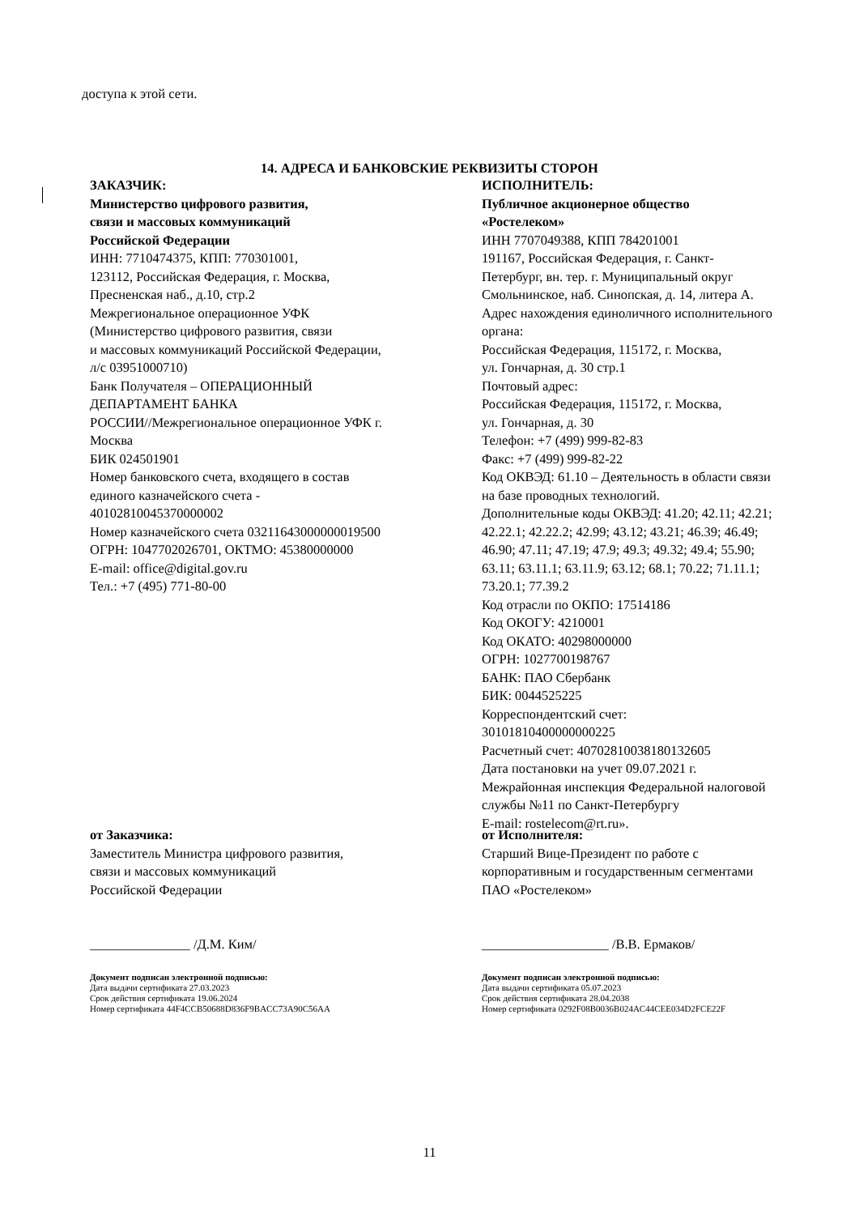доступа к этой сети.
14. АДРЕСА И БАНКОВСКИЕ РЕКВИЗИТЫ СТОРОН
ЗАКАЗЧИК:
Министерство цифрового развития,
связи и массовых коммуникаций
Российской Федерации
ИНН: 7710474375, КПП: 770301001,
123112, Российская Федерация, г. Москва,
Пресненская наб., д.10, стр.2
Межрегиональное операционное УФК
(Министерство цифрового развития, связи
и массовых коммуникаций Российской Федерации,
л/с 03951000710)
Банк Получателя – ОПЕРАЦИОННЫЙ
ДЕПАРТАМЕНТ БАНКА
РОССИИ//Межрегиональное операционное УФК г.
Москва
БИК 024501901
Номер банковского счета, входящего в состав
единого казначейского счета -
40102810045370000002
Номер казначейского счета 03211643000000019500
ОГРН: 1047702026701, ОКТМО: 45380000000
E-mail: office@digital.gov.ru
Тел.: +7 (495) 771-80-00
ИСПОЛНИТЕЛЬ:
Публичное акционерное общество
«Ростелеком»
ИНН 7707049388, КПП 784201001
191167, Российская Федерация, г. Санкт-
Петербург, вн. тер. г. Муниципальный округ
Смольнинское, наб. Синопская, д. 14, литера А.
Адрес нахождения единоличного исполнительного
органа:
Российская Федерация, 115172, г. Москва,
ул. Гончарная, д. 30 стр.1
Почтовый адрес:
Российская Федерация, 115172, г. Москва,
ул. Гончарная, д. 30
Телефон: +7 (499) 999-82-83
Факс: +7 (499) 999-82-22
Код ОКВЭД: 61.10 – Деятельность в области связи
на базе проводных технологий.
Дополнительные коды ОКВЭД: 41.20; 42.11; 42.21;
42.22.1; 42.22.2; 42.99; 43.12; 43.21; 46.39; 46.49;
46.90; 47.11; 47.19; 47.9; 49.3; 49.32; 49.4; 55.90;
63.11; 63.11.1; 63.11.9; 63.12; 68.1; 70.22; 71.11.1;
73.20.1; 77.39.2
Код отрасли по ОКПО: 17514186
Код ОКОГУ: 4210001
Код ОКАТО: 40298000000
ОГРН: 1027700198767
БАНК: ПАО Сбербанк
БИК: 0044525225
Корреспондентский счет:
30101810400000000225
Расчетный счет: 40702810038180132605
Дата постановки на учет 09.07.2021 г.
Межрайонная инспекция Федеральной налоговой
службы №11 по Санкт-Петербургу
E-mail: rostelecom@rt.ru».
от Заказчика:
Заместитель Министра цифрового развития,
связи и массовых коммуникаций
Российской Федерации
_______________ /Д.М. Ким/
Документ подписан электронной подписью:
Дата выдачи сертификата 27.03.2023
Срок действия сертификата 19.06.2024
Номер сертификата 44F4CCB50688D836F9BACC73A90C56AA
от Исполнителя:
Старший Вице-Президент по работе с
корпоративным и государственным сегментами
ПАО «Ростелеком»
___________________ /В.В. Ермаков/
Документ подписан электронной подписью:
Дата выдачи сертификата 05.07.2023
Срок действия сертификата 28.04.2038
Номер сертификата 0292F08B0036B024AC44CEE034D2FCE22F
11